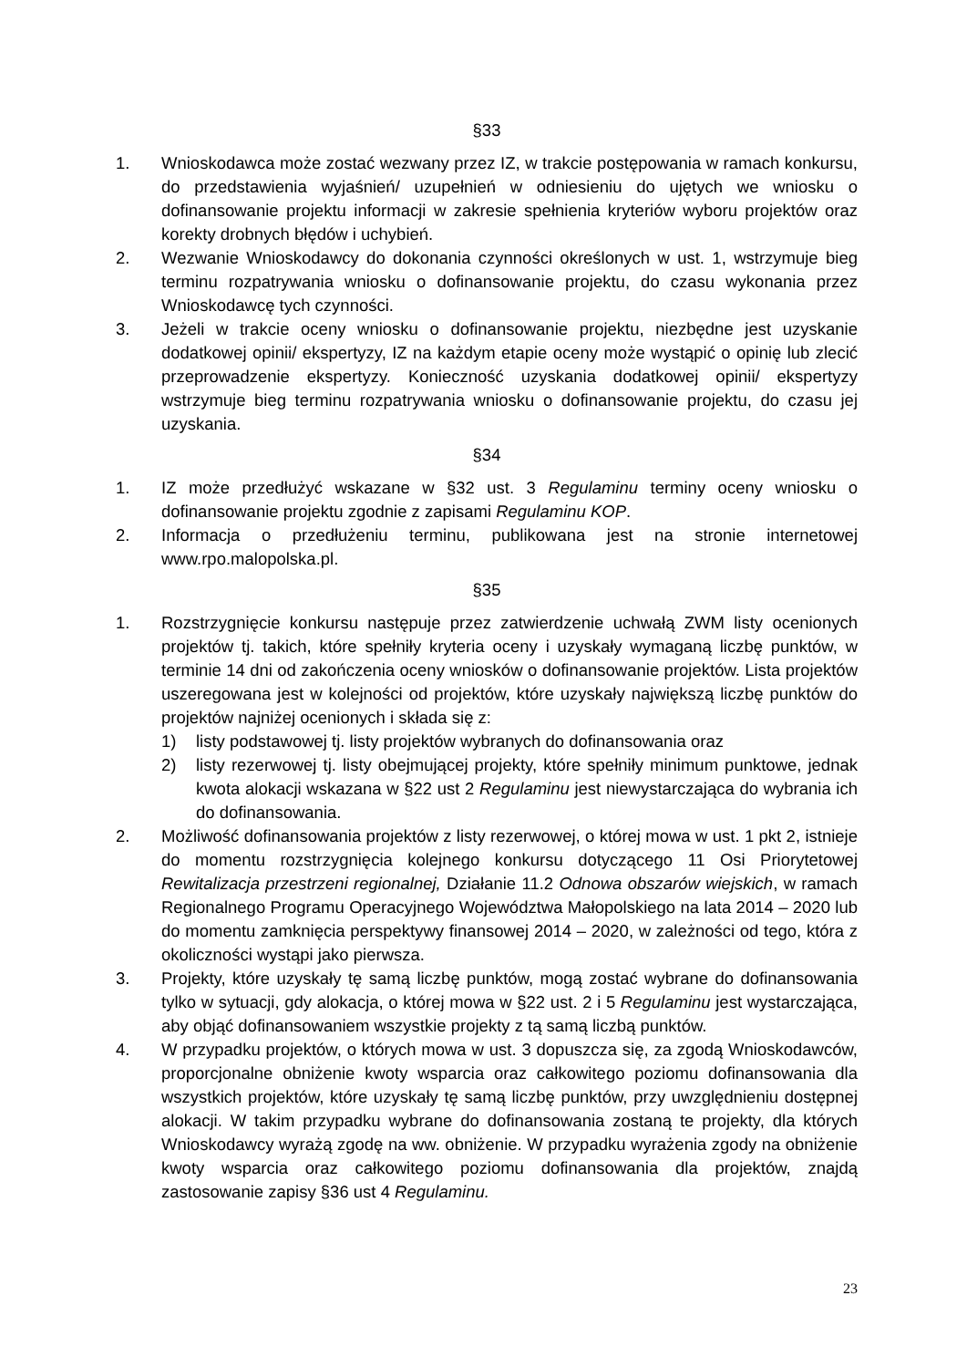§33
1. Wnioskodawca może zostać wezwany przez IZ, w trakcie postępowania w ramach konkursu, do przedstawienia wyjaśnień/ uzupełnień w odniesieniu do ujętych we wniosku o dofinansowanie projektu informacji w zakresie spełnienia kryteriów wyboru projektów oraz korekty drobnych błędów i uchybień.
2. Wezwanie Wnioskodawcy do dokonania czynności określonych w ust. 1, wstrzymuje bieg terminu rozpatrywania wniosku o dofinansowanie projektu, do czasu wykonania przez Wnioskodawcę tych czynności.
3. Jeżeli w trakcie oceny wniosku o dofinansowanie projektu, niezbędne jest uzyskanie dodatkowej opinii/ ekspertyzy, IZ na każdym etapie oceny może wystąpić o opinię lub zlecić przeprowadzenie ekspertyzy. Konieczność uzyskania dodatkowej opinii/ ekspertyzy wstrzymuje bieg terminu rozpatrywania wniosku o dofinansowanie projektu, do czasu jej uzyskania.
§34
1. IZ może przedłużyć wskazane w §32 ust. 3 Regulaminu terminy oceny wniosku o dofinansowanie projektu zgodnie z zapisami Regulaminu KOP.
2. Informacja o przedłużeniu terminu, publikowana jest na stronie internetowej www.rpo.malopolska.pl.
§35
1. Rozstrzygnięcie konkursu następuje przez zatwierdzenie uchwałą ZWM listy ocenionych projektów tj. takich, które spełniły kryteria oceny i uzyskały wymaganą liczbę punktów, w terminie 14 dni od zakończenia oceny wniosków o dofinansowanie projektów. Lista projektów uszeregowana jest w kolejności od projektów, które uzyskały największą liczbę punktów do projektów najniżej ocenionych i składa się z:
1) listy podstawowej tj. listy projektów wybranych do dofinansowania oraz
2) listy rezerwowej tj. listy obejmującej projekty, które spełniły minimum punktowe, jednak kwota alokacji wskazana w §22 ust 2 Regulaminu jest niewystarczająca do wybrania ich do dofinansowania.
2. Możliwość dofinansowania projektów z listy rezerwowej, o której mowa w ust. 1 pkt 2, istnieje do momentu rozstrzygnięcia kolejnego konkursu dotyczącego 11 Osi Priorytetowej Rewitalizacja przestrzeni regionalnej, Działanie 11.2 Odnowa obszarów wiejskich, w ramach Regionalnego Programu Operacyjnego Województwa Małopolskiego na lata 2014 – 2020 lub do momentu zamknięcia perspektywy finansowej 2014 – 2020, w zależności od tego, która z okoliczności wystąpi jako pierwsza.
3. Projekty, które uzyskały tę samą liczbę punktów, mogą zostać wybrane do dofinansowania tylko w sytuacji, gdy alokacja, o której mowa w §22 ust. 2 i 5 Regulaminu jest wystarczająca, aby objąć dofinansowaniem wszystkie projekty z tą samą liczbą punktów.
4. W przypadku projektów, o których mowa w ust. 3 dopuszcza się, za zgodą Wnioskodawców, proporcjonalne obniżenie kwoty wsparcia oraz całkowitego poziomu dofinansowania dla wszystkich projektów, które uzyskały tę samą liczbę punktów, przy uwzględnieniu dostępnej alokacji. W takim przypadku wybrane do dofinansowania zostaną te projekty, dla których Wnioskodawcy wyrażą zgodę na ww. obniżenie. W przypadku wyrażenia zgody na obniżenie kwoty wsparcia oraz całkowitego poziomu dofinansowania dla projektów, znajdą zastosowanie zapisy §36 ust 4 Regulaminu.
23